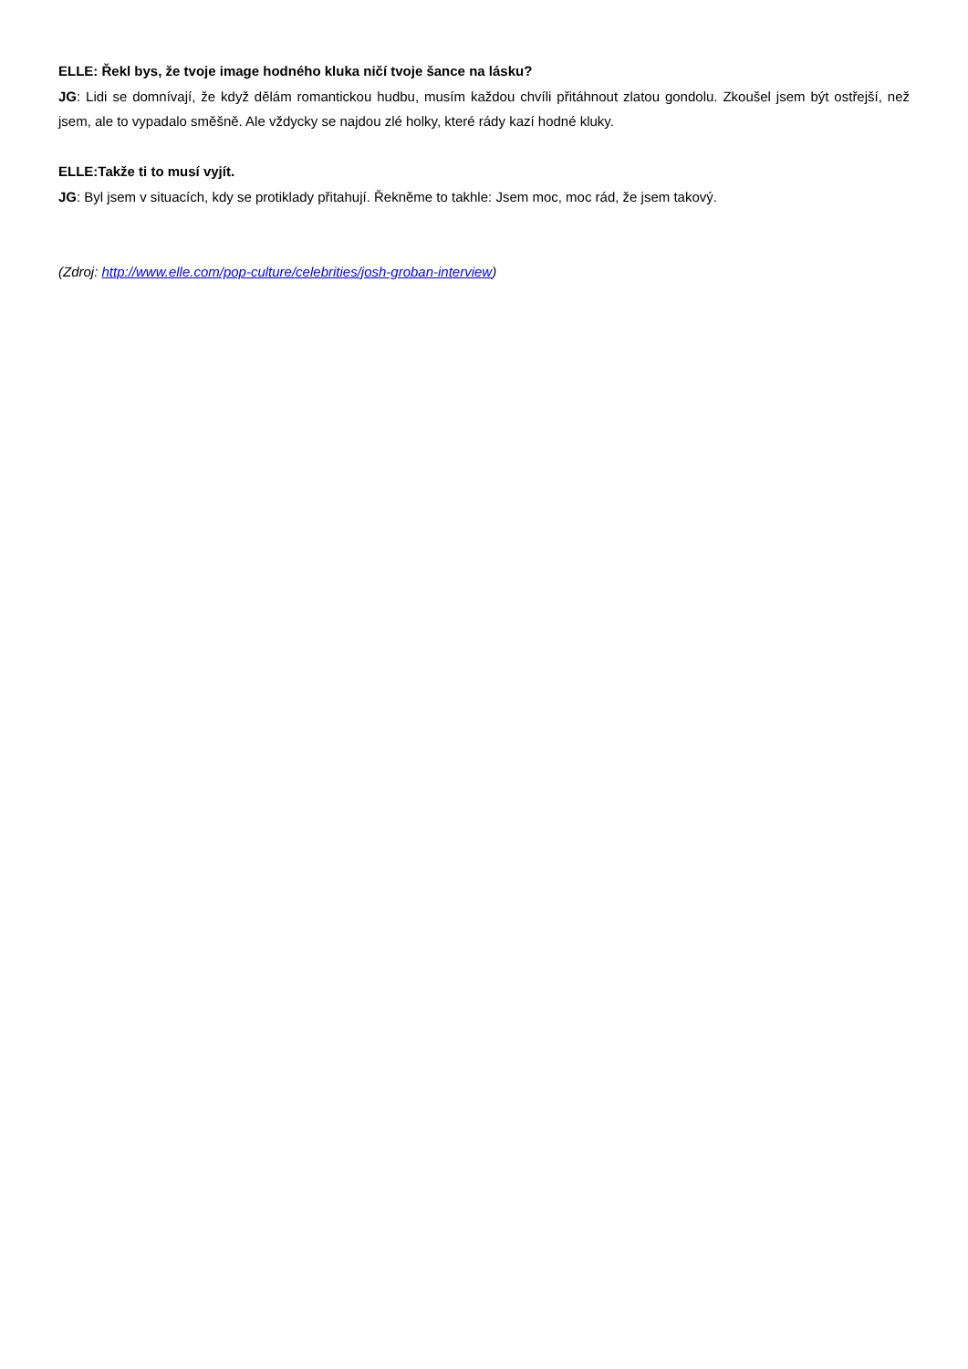ELLE: Řekl bys, že tvoje image hodného kluka ničí tvoje šance na lásku?
JG: Lidi se domnívají, že když dělám romantickou hudbu, musím každou chvíli přitáhnout zlatou gondolu. Zkoušel jsem být ostřejší, než jsem, ale to vypadalo směšně. Ale vždycky se najdou zlé holky, které rády kazí hodné kluky.
ELLE:Takže ti to musí vyjít.
JG: Byl jsem v situacích, kdy se protiklady přitahují. Řekněme to takhle: Jsem moc, moc rád, že jsem takový.
(Zdroj: http://www.elle.com/pop-culture/celebrities/josh-groban-interview)